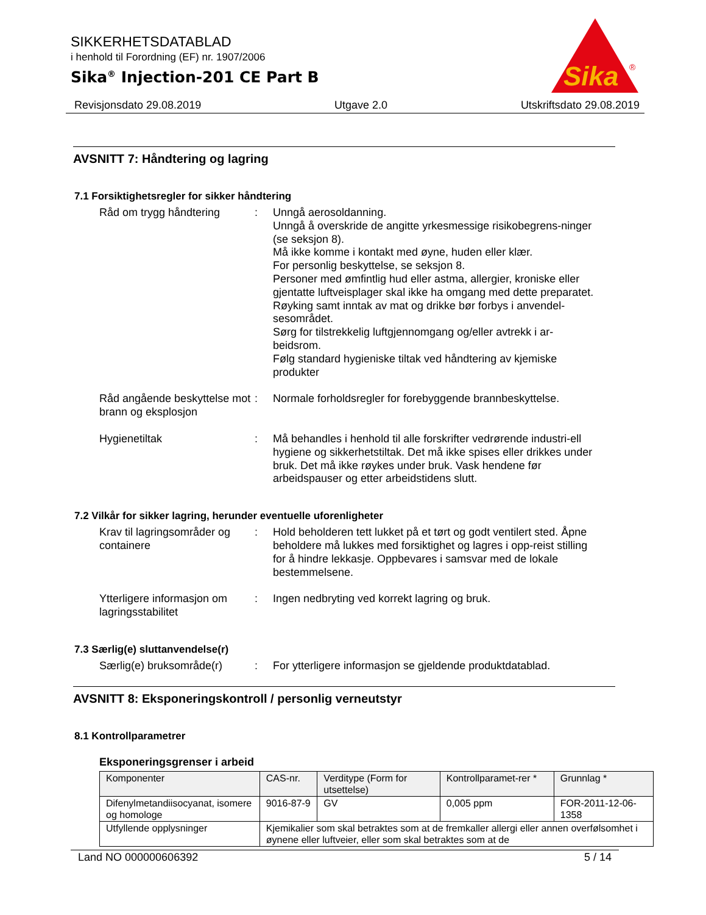SIKKERHETSDATABLAD
i henhold til Forordning (EF) nr. 1907/2006
Sika<sup>®</sup> Injection-201 CE Part B
Sika
®
Revisjonsdato 29.08.2019 Utgave 2.0 Utskriftsdato 29.08.2019
AVSNITT 7: Håndtering og lagring
7.1 Forsiktighetsregler for sikker håndtering
Råd om trygg håndtering : Unngå aerosoldanning.
Unngå å overskride de angitte yrkesmessige risikobegrens-ninger (se seksjon 8).
Må ikke komme i kontakt med øyne, huden eller klær.
For personlig beskyttelse, se seksjon 8.
Personer med ømfintlig hud eller astma, allergier, kroniske eller gjentatte luftveisplager skal ikke ha omgang med dette preparatet.
Røyking samt inntak av mat og drikke bør forbys i anvendel-sesområdet.
Sørg for tilstrekkelig luftgjennomgang og/eller avtrekk i ar-beidsrom.
Følg standard hygieniske tiltak ved håndtering av kjemiske produkter
Råd angående beskyttelse mot brann og eksplosjon
: Normale forholdsregler for forebyggende brannbeskyttelse.
Hygienetiltak : Må behandles i henhold til alle forskrifter vedrørende industri-ell hygiene og sikkerhetstiltak. Det må ikke spises eller drikkes under bruk. Det må ikke røykes under bruk. Vask hendene før arbeidspauser og etter arbeidstidens slutt.
7.2 Vilkår for sikker lagring, herunder eventuelle uforenligheter
Krav til lagringsområder og containere
: Hold beholderen tett lukket på et tørt og godt ventilert sted. Åpne beholdere må lukkes med forsiktighet og lagres i opp-reist stilling for å hindre lekkasje. Oppbevares i samsvar med de lokale bestemmelsene.
Ytterligere informasjon om lagringsstabilitet
: Ingen nedbryting ved korrekt lagring og bruk.
7.3 Særlig(e) sluttanvendelse(r)
Særlig(e) bruksområde(r)
: For ytterligere informasjon se gjeldende produktdatablad.
AVSNITT 8: Eksponeringskontroll / personlig verneutstyr
8.1 Kontrollparametrer
Eksponeringsgrenser i arbeid
| Komponenter | CAS-nr. | Verditype (Form for utsettelse) | Kontrollparamet-rer * | Grunnlag * |
| --- | --- | --- | --- | --- |
| Difenylmetandiisocyanat, isomere og homologe | 9016-87-9 | GV | 0,005 ppm | FOR-2011-12-06-1358 |
| Utfyllende opplysninger | Kjemikalier som skal betraktes som at de fremkaller allergi eller annen overfølsomhet i øynene eller luftveier, eller som skal betraktes som at de | | | |
Land NO 000000606392 5 / 14